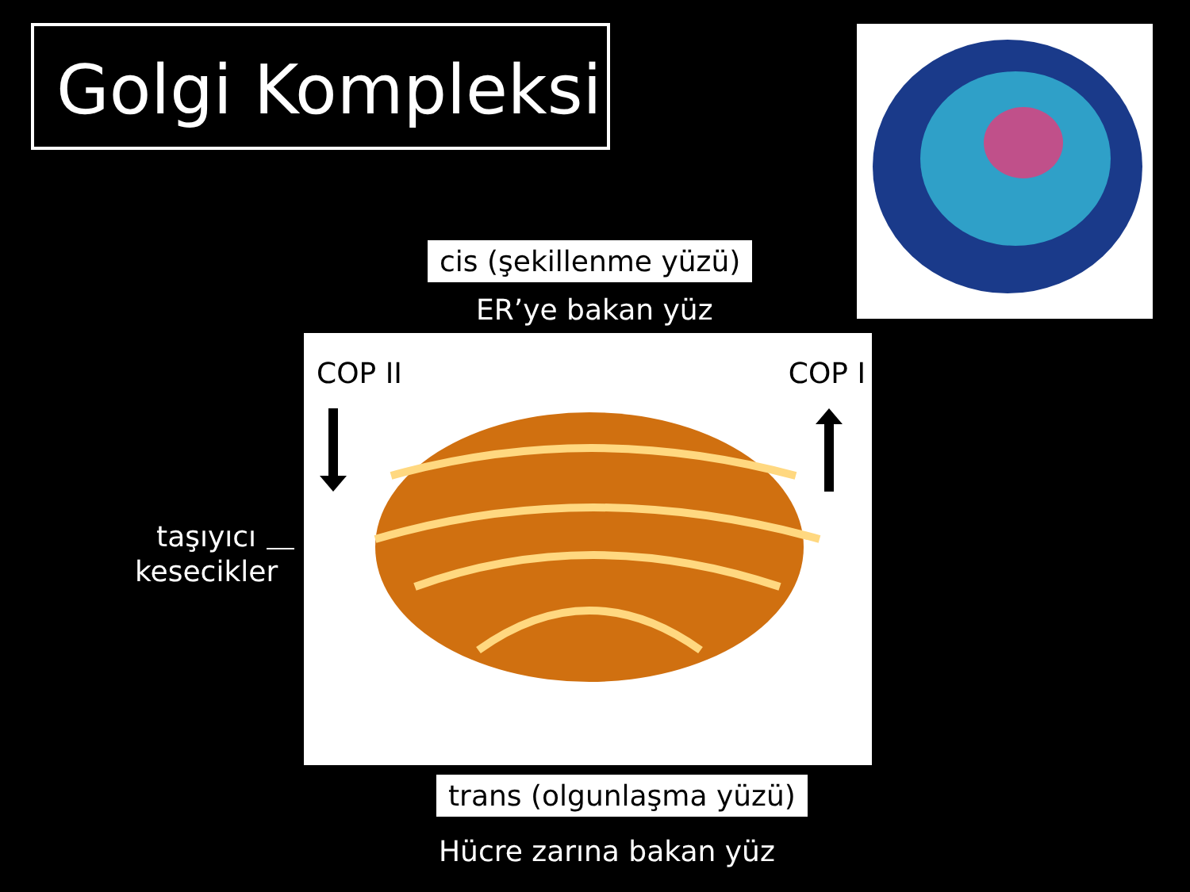Golgi Kompleksi
cis (şekillenme yüzü)
ER’ye bakan yüz
COP II COP I
taşıyıcı
kesecikler
trans (olgunlaşma yüzü)
Hücre zarına bakan yüz